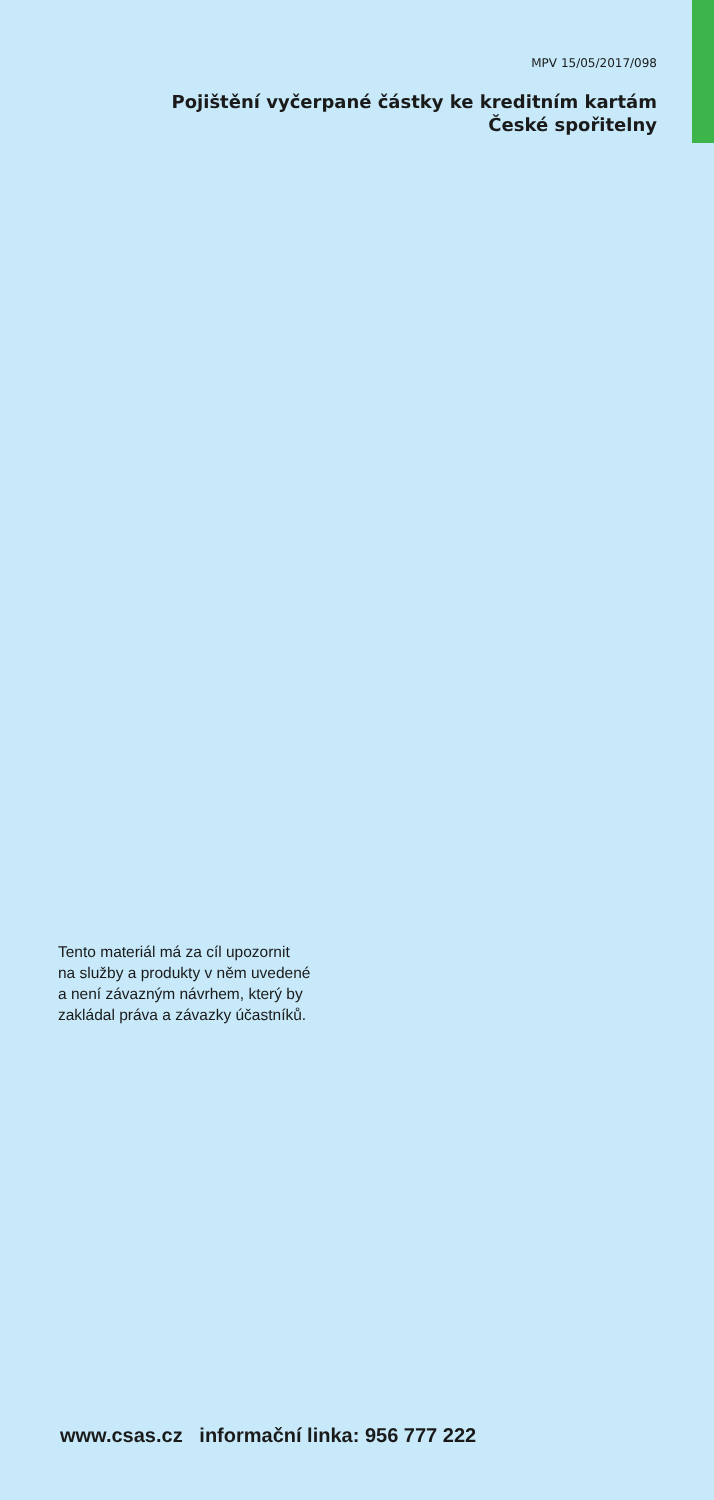MPV 15/05/2017/098
Pojištění vyčerpané částky ke kreditním kartám
České spořitelny
Tento materiál má za cíl upozornit
na služby a produkty v něm uvedené
a není závazným návrhem, který by
zakládal práva a závazky účastníků.
www.csas.cz informační linka: 956 777 222